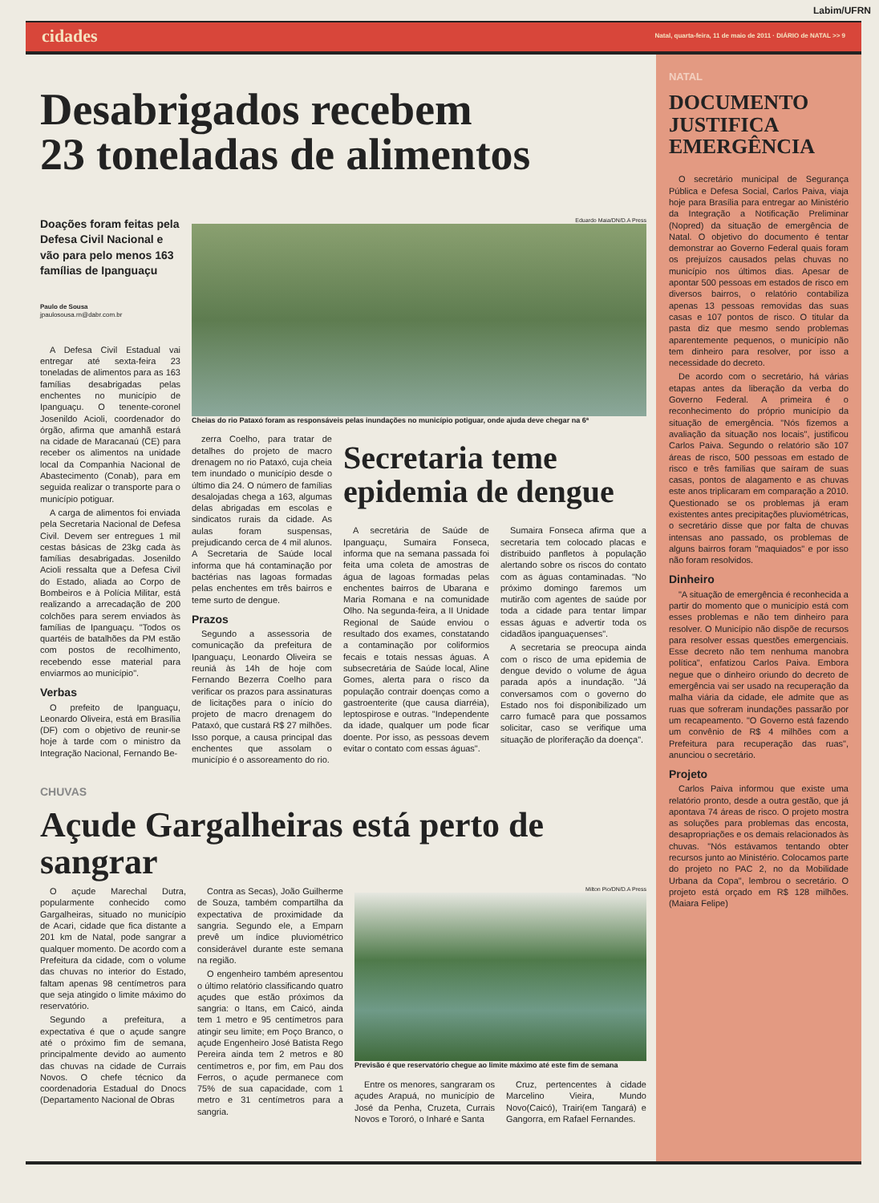Labim/UFRN
cidades Natal, quarta-feira, 11 de maio de 2011 · DIÁRIO de NATAL >> 9
Desabrigados recebem
23 toneladas de alimentos
Doações foram feitas pela Defesa Civil Nacional e vão para pelo menos 163 famílias de Ipanguaçu
Paulo de Sousa
jpaulosousa.rn@dabr.com.br
A Defesa Civil Estadual vai entregar até sexta-feira 23 toneladas de alimentos para as 163 famílias desabrigadas pelas enchentes no município de Ipanguaçu. O tenente-coronel Josenildo Acioli, coordenador do órgão, afirma que amanhã estará na cidade de Maracanaú (CE) para receber os alimentos na unidade local da Companhia Nacional de Abastecimento (Conab), para em seguida realizar o transporte para o município potiguar.
A carga de alimentos foi enviada pela Secretaria Nacional de Defesa Civil. Devem ser entregues 1 mil cestas básicas de 23kg cada às famílias desabrigadas. Josenildo Acioli ressalta que a Defesa Civil do Estado, aliada ao Corpo de Bombeiros e à Polícia Militar, está realizando a arrecadação de 200 colchões para serem enviados às famílias de Ipanguaçu. "Todos os quartéis de batalhões da PM estão com postos de recolhimento, recebendo esse material para enviarmos ao município".
Verbas
O prefeito de Ipanguaçu, Leonardo Oliveira, está em Brasília (DF) com o objetivo de reunir-se hoje à tarde com o ministro da Integração Nacional, Fernando Be-
Eduardo Maia/DN/D.A Press
Cheias do rio Pataxó foram as responsáveis pelas inundações no município potiguar, onde ajuda deve chegar na 6ª
zerra Coelho, para tratar de detalhes do projeto de macro drenagem no rio Pataxó, cuja cheia tem inundado o município desde o último dia 24. O número de famílias desalojadas chega a 163, algumas delas abrigadas em escolas e sindicatos rurais da cidade. As aulas foram suspensas, prejudicando cerca de 4 mil alunos. A Secretaria de Saúde local informa que há contaminação por bactérias nas lagoas formadas pelas enchentes em três bairros e teme surto de dengue.
Prazos
Segundo a assessoria de comunicação da prefeitura de Ipanguaçu, Leonardo Oliveira se reuniá às 14h de hoje com Fernando Bezerra Coelho para verificar os prazos para assinaturas de licitações para o início do projeto de macro drenagem do Pataxó, que custará R$ 27 milhões. Isso porque, a causa principal das enchentes que assolam o município é o assoreamento do rio.
Secretaria teme epidemia de dengue
A secretária de Saúde de Ipanguaçu, Sumaira Fonseca, informa que na semana passada foi feita uma coleta de amostras de água de lagoas formadas pelas enchentes bairros de Ubarana e Maria Romana e na comunidade Olho. Na segunda-feira, a II Unidade Regional de Saúde enviou o resultado dos exames, constatando a contaminação por coliformios fecais e totais nessas águas. A subsecretária de Saúde local, Aline Gomes, alerta para o risco da população contrair doenças como a gastroenterite (que causa diarréia), leptospirose e outras. "Independente da idade, qualquer um pode ficar doente. Por isso, as pessoas devem evitar o contato com essas águas".
Sumaira Fonseca afirma que a secretaria tem colocado placas e distribuido panfletos à população alertando sobre os riscos do contato com as águas contaminadas. "No próximo domingo faremos um mutirão com agentes de saúde por toda a cidade para tentar limpar essas águas e advertir toda os cidadãos ipanguaçuenses".
A secretaria se preocupa ainda com o risco de uma epidemia de dengue devido o volume de água parada após a inundação. "Já conversamos com o governo do Estado nos foi disponibilizado um carro fumacê para que possamos solicitar, caso se verifique uma situação de ploriferação da doença".
CHUVAS
Açude Gargalheiras está perto de sangrar
O açude Marechal Dutra, popularmente conhecido como Gargalheiras, situado no município de Acari, cidade que fica distante a 201 km de Natal, pode sangrar a qualquer momento. De acordo com a Prefeitura da cidade, com o volume das chuvas no interior do Estado, faltam apenas 98 centímetros para que seja atingido o limite máximo do reservatório.
Segundo a prefeitura, a expectativa é que o açude sangre até o próximo fim de semana, principalmente devido ao aumento das chuvas na cidade de Currais Novos. O chefe técnico da coordenadoria Estadual do Dnocs (Departamento Nacional de Obras
Contra as Secas), João Guilherme de Souza, também compartilha da expectativa de proximidade da sangria. Segundo ele, a Emparn prevê um índice pluviométrico considerável durante este semana na região.
O engenheiro também apresentou o último relatório classificando quatro açudes que estão próximos da sangria: o Itans, em Caicó, ainda tem 1 metro e 95 centímetros para atingir seu limite; em Poço Branco, o açude Engenheiro José Batista Rego Pereira ainda tem 2 metros e 80 centímetros e, por fim, em Pau dos Ferros, o açude permanece com 75% de sua capacidade, com 1 metro e 31 centímetros para a sangria.
Milton Pio/DN/D.A Press
Previsão é que reservatório chegue ao limite máximo até este fim de semana
Entre os menores, sangraram os açudes Arapuá, no município de José da Penha, Cruzeta, Currais Novos e Tororó, o Inharé e Santa
Cruz, pertencentes à cidade Marcelino Vieira, Mundo Novo(Caicó), Trairi(em Tangará) e Gangorra, em Rafael Fernandes.
NATAL
DOCUMENTO JUSTIFICA EMERGÊNCIA
O secretário municipal de Segurança Pública e Defesa Social, Carlos Paiva, viaja hoje para Brasília para entregar ao Ministério da Integração a Notificação Preliminar (Nopred) da situação de emergência de Natal. O objetivo do documento é tentar demonstrar ao Governo Federal quais foram os prejuízos causados pelas chuvas no município nos últimos dias. Apesar de apontar 500 pessoas em estados de risco em diversos bairros, o relatório contabiliza apenas 13 pessoas removidas das suas casas e 107 pontos de risco. O titular da pasta diz que mesmo sendo problemas aparentemente pequenos, o município não tem dinheiro para resolver, por isso a necessidade do decreto.
De acordo com o secretário, há várias etapas antes da liberação da verba do Governo Federal. A primeira é o reconhecimento do próprio município da situação de emergência. "Nós fizemos a avaliação da situação nos locais", justificou Carlos Paiva. Segundo o relatório são 107 áreas de risco, 500 pessoas em estado de risco e três famílias que saíram de suas casas, pontos de alagamento e as chuvas este anos triplicaram em comparação a 2010. Questionado se os problemas já eram existentes antes precipitações pluviométricas, o secretário disse que por falta de chuvas intensas ano passado, os problemas de alguns bairros foram "maquiados" e por isso não foram resolvidos.
Dinheiro
"A situação de emergência é reconhecida a partir do momento que o município está com esses problemas e não tem dinheiro para resolver. O Município não dispõe de recursos para resolver essas questões emergenciais. Esse decreto não tem nenhuma manobra política", enfatizou Carlos Paiva. Embora negue que o dinheiro oriundo do decreto de emergência vai ser usado na recuperação da malha viária da cidade, ele admite que as ruas que sofreram inundações passarão por um recapeamento. "O Governo está fazendo um convênio de R$ 4 milhões com a Prefeitura para recuperação das ruas", anunciou o secretário.
Projeto
Carlos Paiva informou que existe uma relatório pronto, desde a outra gestão, que já apontava 74 áreas de risco. O projeto mostra as soluções para problemas das encosta, desapropriações e os demais relacionados às chuvas. "Nós estávamos tentando obter recursos junto ao Ministério. Colocamos parte do projeto no PAC 2, no da Mobilidade Urbana da Copa", lembrou o secretário. O projeto está orçado em R$ 128 milhões. (Maiara Felipe)